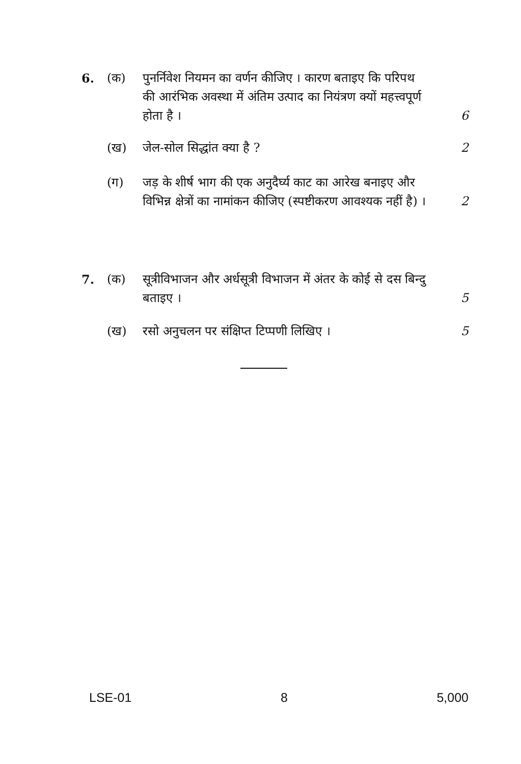6. (क) पुनर्निवेश नियमन का वर्णन कीजिए । कारण बताइए कि परिपथ की आरंभिक अवस्था में अंतिम उत्पाद का नियंत्रण क्यों महत्त्वपूर्ण होता है ।
6
(ख) जेल-सोल सिद्धांत क्या है ? 2
(ग) जड़ के शीर्ष भाग की एक अनुदैर्घ्य काट का आरेख बनाइए और विभिन्न क्षेत्रों का नामांकन कीजिए (स्पष्टीकरण आवश्यक नहीं है) ।
2
7. (क) सूत्रीविभाजन और अर्धसूत्री विभाजन में अंतर के कोई से दस बिन्दु बताइए ।
5
(ख) रसो अनुचलन पर संक्षिप्त टिप्पणी लिखिए ।
5
LSE-01 8 5,000